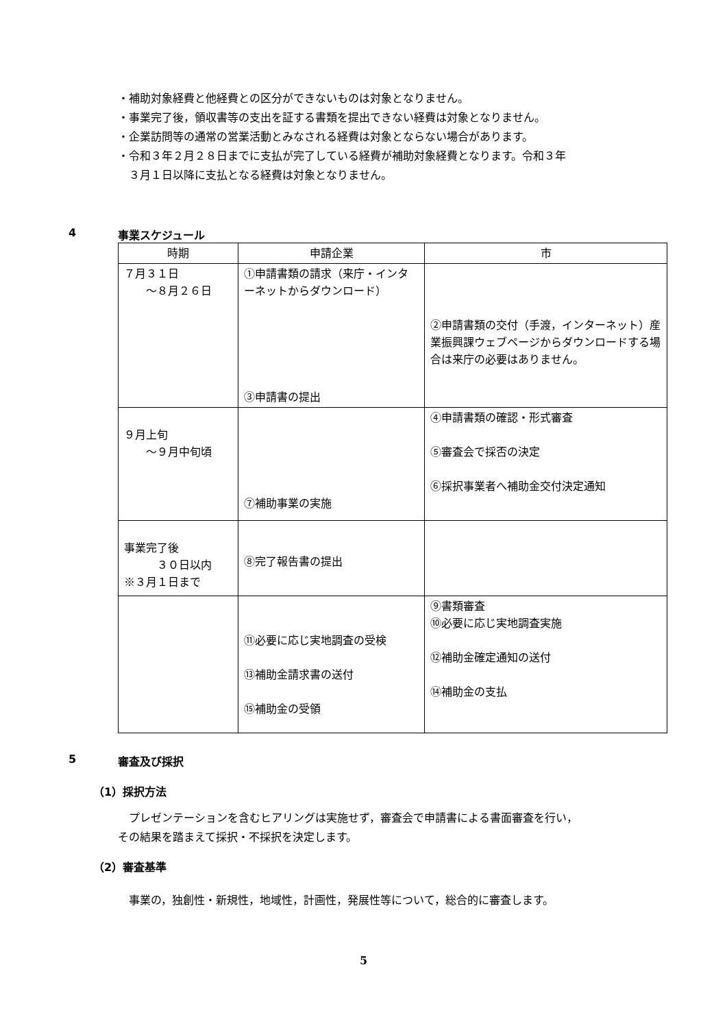・補助対象経費と他経費との区分ができないものは対象となりません。
・事業完了後，領収書等の支出を証する書類を提出できない経費は対象となりません。
・企業訪問等の通常の営業活動とみなされる経費は対象とならない場合があります。
・令和３年２月２８日までに支払が完了している経費が補助対象経費となります。令和３年
３月１日以降に支払となる経費は対象となりません。
4 事業スケジュール
| 時期 | 申請企業 | 市 |
| --- | --- | --- |
| ７月３１日 ～８月２６日 | ①申請書類の請求（来庁・インターネットからダウンロード） ③申請書の提出 | ②申請書類の交付（手渡，インターネット）産業振興課ウェブページからダウンロードする場合は来庁の必要はありません。 |
| ９月上旬 ～９月中旬頃 | ⑦補助事業の実施 | ④申請書類の確認・形式審査 ⑤審査会で採否の決定 ⑥採択事業者へ補助金交付決定通知 |
| 事業完了後 ３０日以内 ※３月１日まで | ⑧完了報告書の提出 | |
| | ⑪必要に応じ実地調査の受検 ⑬補助金請求書の送付 ⑮補助金の受領 | ⑨書類審査 ⑩必要に応じ実地調査実施 ⑫補助金確定通知の送付 ⑭補助金の支払 |
5 審査及び採択
（1）採択方法
　プレゼンテーションを含むヒアリングは実施せず，審査会で申請書による書面審査を行い，
その結果を踏まえて採択・不採択を決定します。
（2）審査基準
　事業の，独創性・新規性，地域性，計画性，発展性等について，総合的に審査します。
5